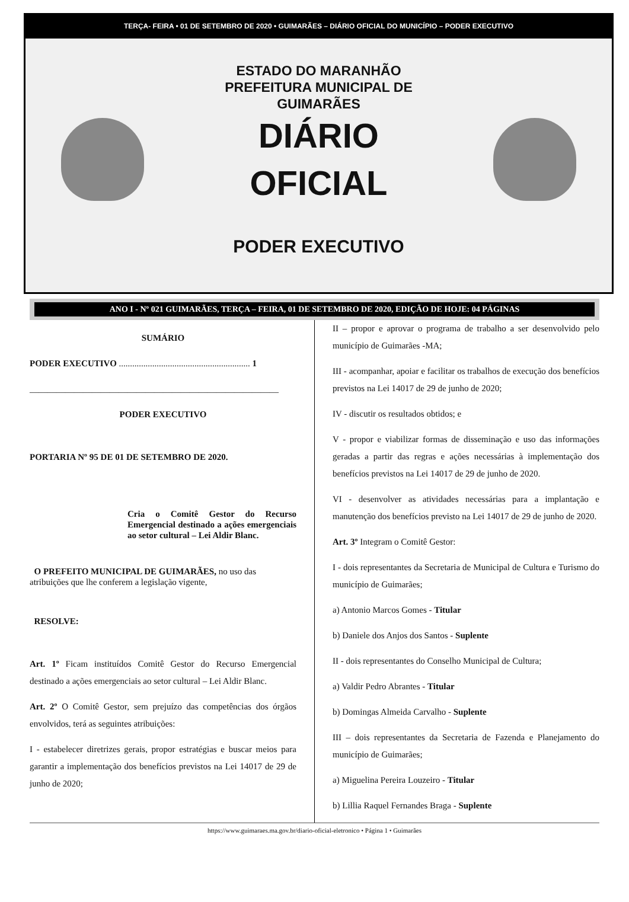TERÇA- FEIRA • 01 DE SETEMBRO DE 2020 • GUIMARÃES – DIÁRIO OFICIAL DO MUNICÍPIO – PODER EXECUTIVO
ESTADO DO MARANHÃO
PREFEITURA MUNICIPAL DE
GUIMARÃES
DIÁRIO
OFICIAL
PODER EXECUTIVO
ANO I - Nº 021 GUIMARÃES, TERÇA – FEIRA, 01 DE SETEMBRO DE 2020, EDIÇÃO DE HOJE: 04 PÁGINAS
SUMÁRIO
PODER EXECUTIVO ........................................................... 1
________________________________________________________
PODER EXECUTIVO
PORTARIA Nº 95 DE 01 DE SETEMBRO DE 2020.
Cria o Comitê Gestor do Recurso Emergencial destinado a ações emergenciais ao setor cultural – Lei Aldir Blanc.
O PREFEITO MUNICIPAL DE GUIMARÃES, no uso das atribuições que lhe conferem a legislação vigente,
RESOLVE:
Art. 1º Ficam instituídos Comitê Gestor do Recurso Emergencial destinado a ações emergenciais ao setor cultural – Lei Aldir Blanc.
Art. 2º O Comitê Gestor, sem prejuízo das competências dos órgãos envolvidos, terá as seguintes atribuições:
I - estabelecer diretrizes gerais, propor estratégias e buscar meios para garantir a implementação dos benefícios previstos na Lei 14017 de 29 de junho de 2020;
II – propor e aprovar o programa de trabalho a ser desenvolvido pelo município de Guimarães -MA;
III - acompanhar, apoiar e facilitar os trabalhos de execução dos benefícios previstos na Lei 14017 de 29 de junho de 2020;
IV - discutir os resultados obtidos; e
V - propor e viabilizar formas de disseminação e uso das informações geradas a partir das regras e ações necessárias à implementação dos benefícios previstos na Lei 14017 de 29 de junho de 2020.
VI - desenvolver as atividades necessárias para a implantação e manutenção dos benefícios previsto na Lei 14017 de 29 de junho de 2020.
Art. 3º Integram o Comitê Gestor:
I - dois representantes da Secretaria de Municipal de Cultura e Turismo do município de Guimarães;
a) Antonio Marcos Gomes - Titular
b) Daniele dos Anjos dos Santos - Suplente
II - dois representantes do Conselho Municipal de Cultura;
a) Valdir Pedro Abrantes - Titular
b) Domingas Almeida Carvalho - Suplente
III – dois representantes da Secretaria de Fazenda e Planejamento do município de Guimarães;
a) Miguelina Pereira Louzeiro - Titular
b) Lillia Raquel Fernandes Braga - Suplente
https://www.guimaraes.ma.gov.br/diario-oficial-eletronico • Página 1 • Guimarães